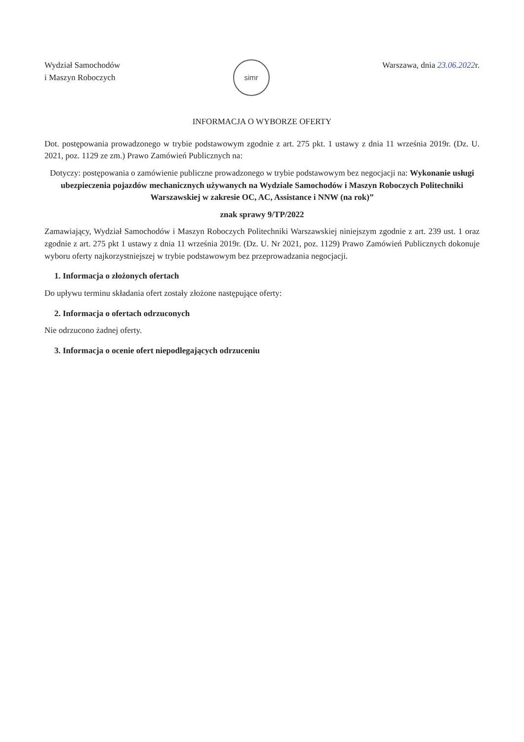Wydział Samochodów
i Maszyn Roboczych
simr
Warszawa, dnia 23.06.2022r.
INFORMACJA O WYBORZE OFERTY
Dot. postępowania prowadzonego w trybie podstawowym zgodnie z art. 275 pkt. 1 ustawy z dnia 11 września 2019r. (Dz. U. 2021, poz. 1129 ze zm.) Prawo Zamówień Publicznych na:
Dotyczy: postępowania o zamówienie publiczne prowadzonego w trybie podstawowym bez negocjacji na: Wykonanie usługi ubezpieczenia pojazdów mechanicznych używanych na Wydziale Samochodów i Maszyn Roboczych Politechniki Warszawskiej w zakresie OC, AC, Assistance i NNW (na rok)”
znak sprawy 9/TP/2022
Zamawiający, Wydział Samochodów i Maszyn Roboczych Politechniki Warszawskiej niniejszym zgodnie z art. 239 ust. 1 oraz zgodnie z art. 275 pkt 1 ustawy z dnia 11 września 2019r. (Dz. U. Nr 2021, poz. 1129) Prawo Zamówień Publicznych dokonuje wyboru oferty najkorzystniejszej w trybie podstawowym bez przeprowadzania negocjacji.
1. Informacja o złożonych ofertach
Do upływu terminu składania ofert zostały złożone następujące oferty:
2. Informacja o ofertach odrzuconych
Nie odrzucono żadnej oferty.
3. Informacja o ocenie ofert niepodlegających odrzuceniu